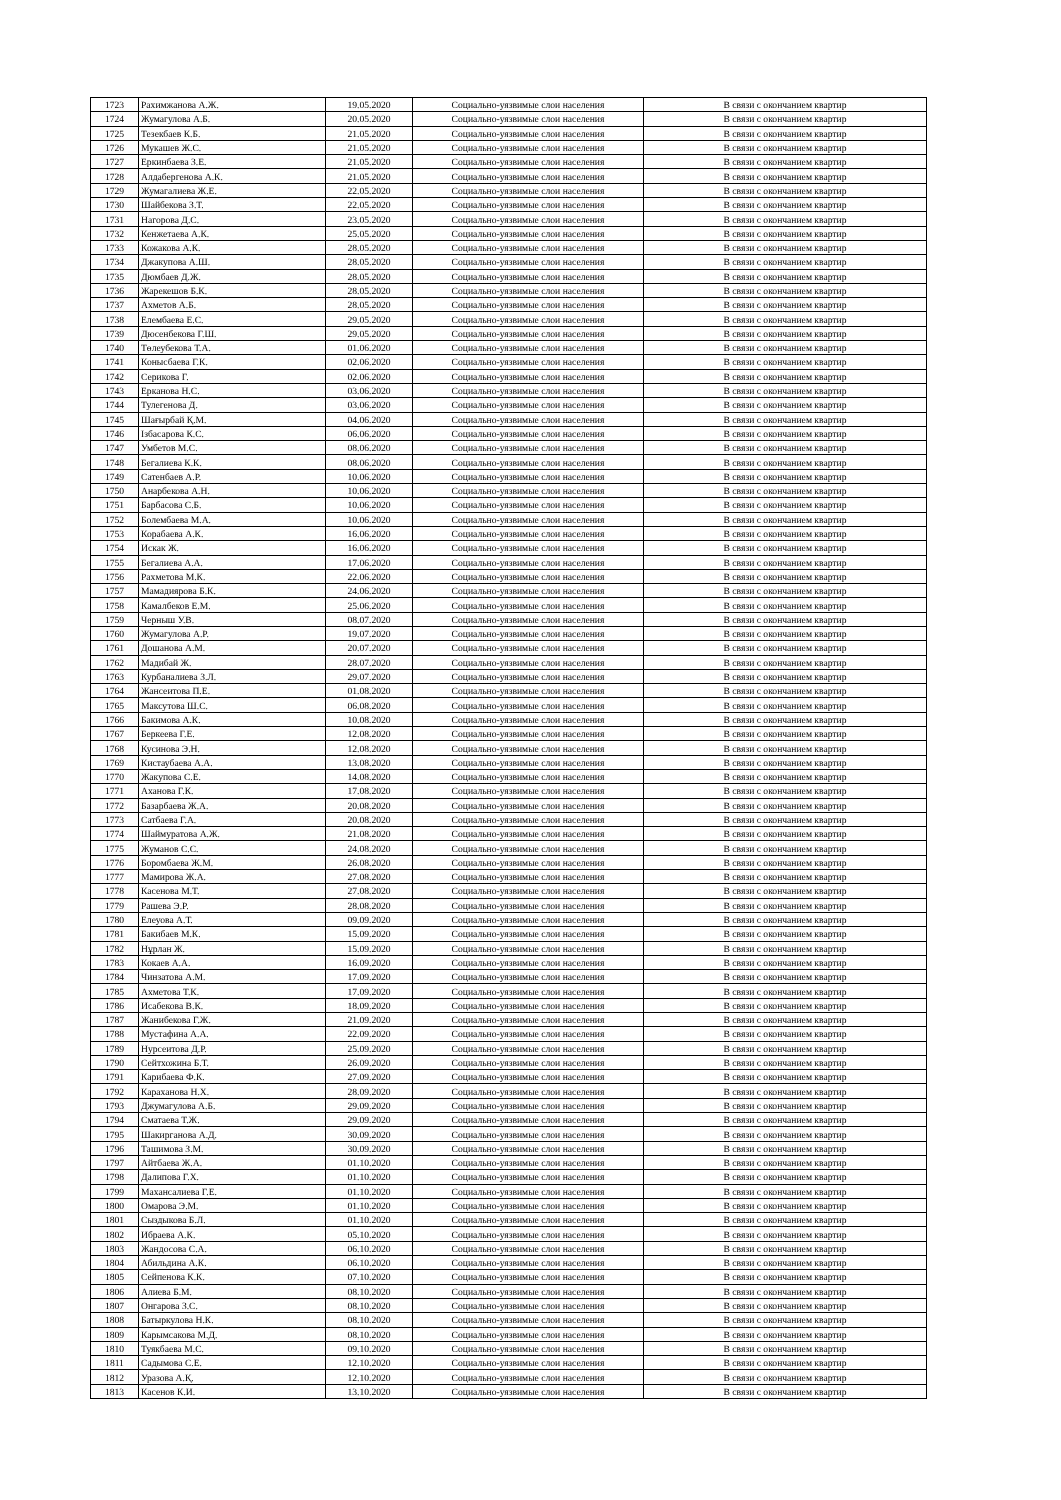| 1723 | Рахимжанова А.Ж. | 19.05.2020 | Социально-уязвимые слои населения | В связи с окончанием квартир |
| 1724 | Жумагулова А.Б. | 20.05.2020 | Социально-уязвимые слои населения | В связи с окончанием квартир |
| 1725 | Тезекбаев К.Б. | 21.05.2020 | Социально-уязвимые слои населения | В связи с окончанием квартир |
| 1726 | Мукашев Ж.С. | 21.05.2020 | Социально-уязвимые слои населения | В связи с окончанием квартир |
| 1727 | Еркинбаева З.Е. | 21.05.2020 | Социально-уязвимые слои населения | В связи с окончанием квартир |
| 1728 | Алдабергенова А.К. | 21.05.2020 | Социально-уязвимые слои населения | В связи с окончанием квартир |
| 1729 | Жумагалиева Ж.Е. | 22.05.2020 | Социально-уязвимые слои населения | В связи с окончанием квартир |
| 1730 | Шайбекова З.Т. | 22.05.2020 | Социально-уязвимые слои населения | В связи с окончанием квартир |
| 1731 | Нагорова Д.С. | 23.05.2020 | Социально-уязвимые слои населения | В связи с окончанием квартир |
| 1732 | Кенжетаева А.К. | 25.05.2020 | Социально-уязвимые слои населения | В связи с окончанием квартир |
| 1733 | Кожакова А.К. | 28.05.2020 | Социально-уязвимые слои населения | В связи с окончанием квартир |
| 1734 | Джакупова А.Ш. | 28.05.2020 | Социально-уязвимые слои населения | В связи с окончанием квартир |
| 1735 | Дюмбаев Д.Ж. | 28.05.2020 | Социально-уязвимые слои населения | В связи с окончанием квартир |
| 1736 | Жарекешов Б.К. | 28.05.2020 | Социально-уязвимые слои населения | В связи с окончанием квартир |
| 1737 | Ахметов А.Б. | 28.05.2020 | Социально-уязвимые слои населения | В связи с окончанием квартир |
| 1738 | Елембаева Е.С. | 29.05.2020 | Социально-уязвимые слои населения | В связи с окончанием квартир |
| 1739 | Дюсенбекова Г.Ш. | 29.05.2020 | Социально-уязвимые слои населения | В связи с окончанием квартир |
| 1740 | Төлеубекова Т.А. | 01.06.2020 | Социально-уязвимые слои населения | В связи с окончанием квартир |
| 1741 | Конысбаева Г.К. | 02.06.2020 | Социально-уязвимые слои населения | В связи с окончанием квартир |
| 1742 | Серикова Г. | 02.06.2020 | Социально-уязвимые слои населения | В связи с окончанием квартир |
| 1743 | Ерканова Н.С. | 03.06.2020 | Социально-уязвимые слои населения | В связи с окончанием квартир |
| 1744 | Тулегенова Д. | 03.06.2020 | Социально-уязвимые слои населения | В связи с окончанием квартир |
| 1745 | Шағырбай Қ.М. | 04.06.2020 | Социально-уязвимые слои населения | В связи с окончанием квартир |
| 1746 | Ізбасарова К.С. | 06.06.2020 | Социально-уязвимые слои населения | В связи с окончанием квартир |
| 1747 | Умбетов М.С. | 08.06.2020 | Социально-уязвимые слои населения | В связи с окончанием квартир |
| 1748 | Бегалиева К.К. | 08.06.2020 | Социально-уязвимые слои населения | В связи с окончанием квартир |
| 1749 | Сатенбаев А.Р. | 10.06.2020 | Социально-уязвимые слои населения | В связи с окончанием квартир |
| 1750 | Анарбекова А.Н. | 10.06.2020 | Социально-уязвимые слои населения | В связи с окончанием квартир |
| 1751 | Барбасова С.Б. | 10.06.2020 | Социально-уязвимые слои населения | В связи с окончанием квартир |
| 1752 | Болембаева М.А. | 10.06.2020 | Социально-уязвимые слои населения | В связи с окончанием квартир |
| 1753 | Корабаева А.К. | 16.06.2020 | Социально-уязвимые слои населения | В связи с окончанием квартир |
| 1754 | Искак Ж. | 16.06.2020 | Социально-уязвимые слои населения | В связи с окончанием квартир |
| 1755 | Бегалиева А.А. | 17.06.2020 | Социально-уязвимые слои населения | В связи с окончанием квартир |
| 1756 | Рахметова М.К. | 22.06.2020 | Социально-уязвимые слои населения | В связи с окончанием квартир |
| 1757 | Мамадиярова Б.К. | 24.06.2020 | Социально-уязвимые слои населения | В связи с окончанием квартир |
| 1758 | Камалбеков Е.М. | 25.06.2020 | Социально-уязвимые слои населения | В связи с окончанием квартир |
| 1759 | Черныш У.В. | 08.07.2020 | Социально-уязвимые слои населения | В связи с окончанием квартир |
| 1760 | Жумагулова А.Р. | 19.07.2020 | Социально-уязвимые слои населения | В связи с окончанием квартир |
| 1761 | Дошанова А.М. | 20.07.2020 | Социально-уязвимые слои населения | В связи с окончанием квартир |
| 1762 | Мадибай Ж. | 28.07.2020 | Социально-уязвимые слои населения | В связи с окончанием квартир |
| 1763 | Курбаналиева З.Л. | 29.07.2020 | Социально-уязвимые слои населения | В связи с окончанием квартир |
| 1764 | Жансеитова П.Е. | 01.08.2020 | Социально-уязвимые слои населения | В связи с окончанием квартир |
| 1765 | Максутова Ш.С. | 06.08.2020 | Социально-уязвимые слои населения | В связи с окончанием квартир |
| 1766 | Бакимова А.К. | 10.08.2020 | Социально-уязвимые слои населения | В связи с окончанием квартир |
| 1767 | Беркеева Г.Е. | 12.08.2020 | Социально-уязвимые слои населения | В связи с окончанием квартир |
| 1768 | Кусинова Э.Н. | 12.08.2020 | Социально-уязвимые слои населения | В связи с окончанием квартир |
| 1769 | Кистаубаева А.А. | 13.08.2020 | Социально-уязвимые слои населения | В связи с окончанием квартир |
| 1770 | Жакупова С.Е. | 14.08.2020 | Социально-уязвимые слои населения | В связи с окончанием квартир |
| 1771 | Аханова Г.К. | 17.08.2020 | Социально-уязвимые слои населения | В связи с окончанием квартир |
| 1772 | Базарбаева Ж.А. | 20.08.2020 | Социально-уязвимые слои населения | В связи с окончанием квартир |
| 1773 | Сатбаева Г.А. | 20.08.2020 | Социально-уязвимые слои населения | В связи с окончанием квартир |
| 1774 | Шаймуратова А.Ж. | 21.08.2020 | Социально-уязвимые слои населения | В связи с окончанием квартир |
| 1775 | Жуманов С.С. | 24.08.2020 | Социально-уязвимые слои населения | В связи с окончанием квартир |
| 1776 | Боромбаева Ж.М. | 26.08.2020 | Социально-уязвимые слои населения | В связи с окончанием квартир |
| 1777 | Мамирова Ж.А. | 27.08.2020 | Социально-уязвимые слои населения | В связи с окончанием квартир |
| 1778 | Касенова М.Т. | 27.08.2020 | Социально-уязвимые слои населения | В связи с окончанием квартир |
| 1779 | Рашева Э.Р. | 28.08.2020 | Социально-уязвимые слои населения | В связи с окончанием квартир |
| 1780 | Елеуова А.Т. | 09.09.2020 | Социально-уязвимые слои населения | В связи с окончанием квартир |
| 1781 | Бакибаев М.К. | 15.09.2020 | Социально-уязвимые слои населения | В связи с окончанием квартир |
| 1782 | Нұрлан Ж. | 15.09.2020 | Социально-уязвимые слои населения | В связи с окончанием квартир |
| 1783 | Кокаев А.А. | 16.09.2020 | Социально-уязвимые слои населения | В связи с окончанием квартир |
| 1784 | Чинзатова А.М. | 17.09.2020 | Социально-уязвимые слои населения | В связи с окончанием квартир |
| 1785 | Ахметова Т.К. | 17.09.2020 | Социально-уязвимые слои населения | В связи с окончанием квартир |
| 1786 | Исабекова В.К. | 18.09.2020 | Социально-уязвимые слои населения | В связи с окончанием квартир |
| 1787 | Жанибекова Г.Ж. | 21.09.2020 | Социально-уязвимые слои населения | В связи с окончанием квартир |
| 1788 | Мустафина А.А. | 22.09.2020 | Социально-уязвимые слои населения | В связи с окончанием квартир |
| 1789 | Нурсеитова Д.Р. | 25.09.2020 | Социально-уязвимые слои населения | В связи с окончанием квартир |
| 1790 | Сейтхожина Б.Т. | 26.09.2020 | Социально-уязвимые слои населения | В связи с окончанием квартир |
| 1791 | Карибаева Ф.К. | 27.09.2020 | Социально-уязвимые слои населения | В связи с окончанием квартир |
| 1792 | Караханова Н.Х. | 28.09.2020 | Социально-уязвимые слои населения | В связи с окончанием квартир |
| 1793 | Джумагулова А.Б. | 29.09.2020 | Социально-уязвимые слои населения | В связи с окончанием квартир |
| 1794 | Сматаева Т.Ж. | 29.09.2020 | Социально-уязвимые слои населения | В связи с окончанием квартир |
| 1795 | Шакирганова А.Д. | 30.09.2020 | Социально-уязвимые слои населения | В связи с окончанием квартир |
| 1796 | Ташимова З.М. | 30.09.2020 | Социально-уязвимые слои населения | В связи с окончанием квартир |
| 1797 | Айтбаева Ж.А. | 01.10.2020 | Социально-уязвимые слои населения | В связи с окончанием квартир |
| 1798 | Далипова Г.Х. | 01.10.2020 | Социально-уязвимые слои населения | В связи с окончанием квартир |
| 1799 | Махансалиева Г.Е. | 01.10.2020 | Социально-уязвимые слои населения | В связи с окончанием квартир |
| 1800 | Омарова Э.М. | 01.10.2020 | Социально-уязвимые слои населения | В связи с окончанием квартир |
| 1801 | Сыздыкова Б.Л. | 01.10.2020 | Социально-уязвимые слои населения | В связи с окончанием квартир |
| 1802 | Ибраева А.К. | 05.10.2020 | Социально-уязвимые слои населения | В связи с окончанием квартир |
| 1803 | Жандосова С.А. | 06.10.2020 | Социально-уязвимые слои населения | В связи с окончанием квартир |
| 1804 | Абильдина А.К. | 06.10.2020 | Социально-уязвимые слои населения | В связи с окончанием квартир |
| 1805 | Сейпенова К.К. | 07.10.2020 | Социально-уязвимые слои населения | В связи с окончанием квартир |
| 1806 | Алиева Б.М. | 08.10.2020 | Социально-уязвимые слои населения | В связи с окончанием квартир |
| 1807 | Онгарова З.С. | 08.10.2020 | Социально-уязвимые слои населения | В связи с окончанием квартир |
| 1808 | Батыркулова Н.К. | 08.10.2020 | Социально-уязвимые слои населения | В связи с окончанием квартир |
| 1809 | Карымсакова М.Д. | 08.10.2020 | Социально-уязвимые слои населения | В связи с окончанием квартир |
| 1810 | Туякбаева М.С. | 09.10.2020 | Социально-уязвимые слои населения | В связи с окончанием квартир |
| 1811 | Садымова С.Е. | 12.10.2020 | Социально-уязвимые слои населения | В связи с окончанием квартир |
| 1812 | Уразова А.Қ. | 12.10.2020 | Социально-уязвимые слои населения | В связи с окончанием квартир |
| 1813 | Касенов К.И. | 13.10.2020 | Социально-уязвимые слои населения | В связи с окончанием квартир |